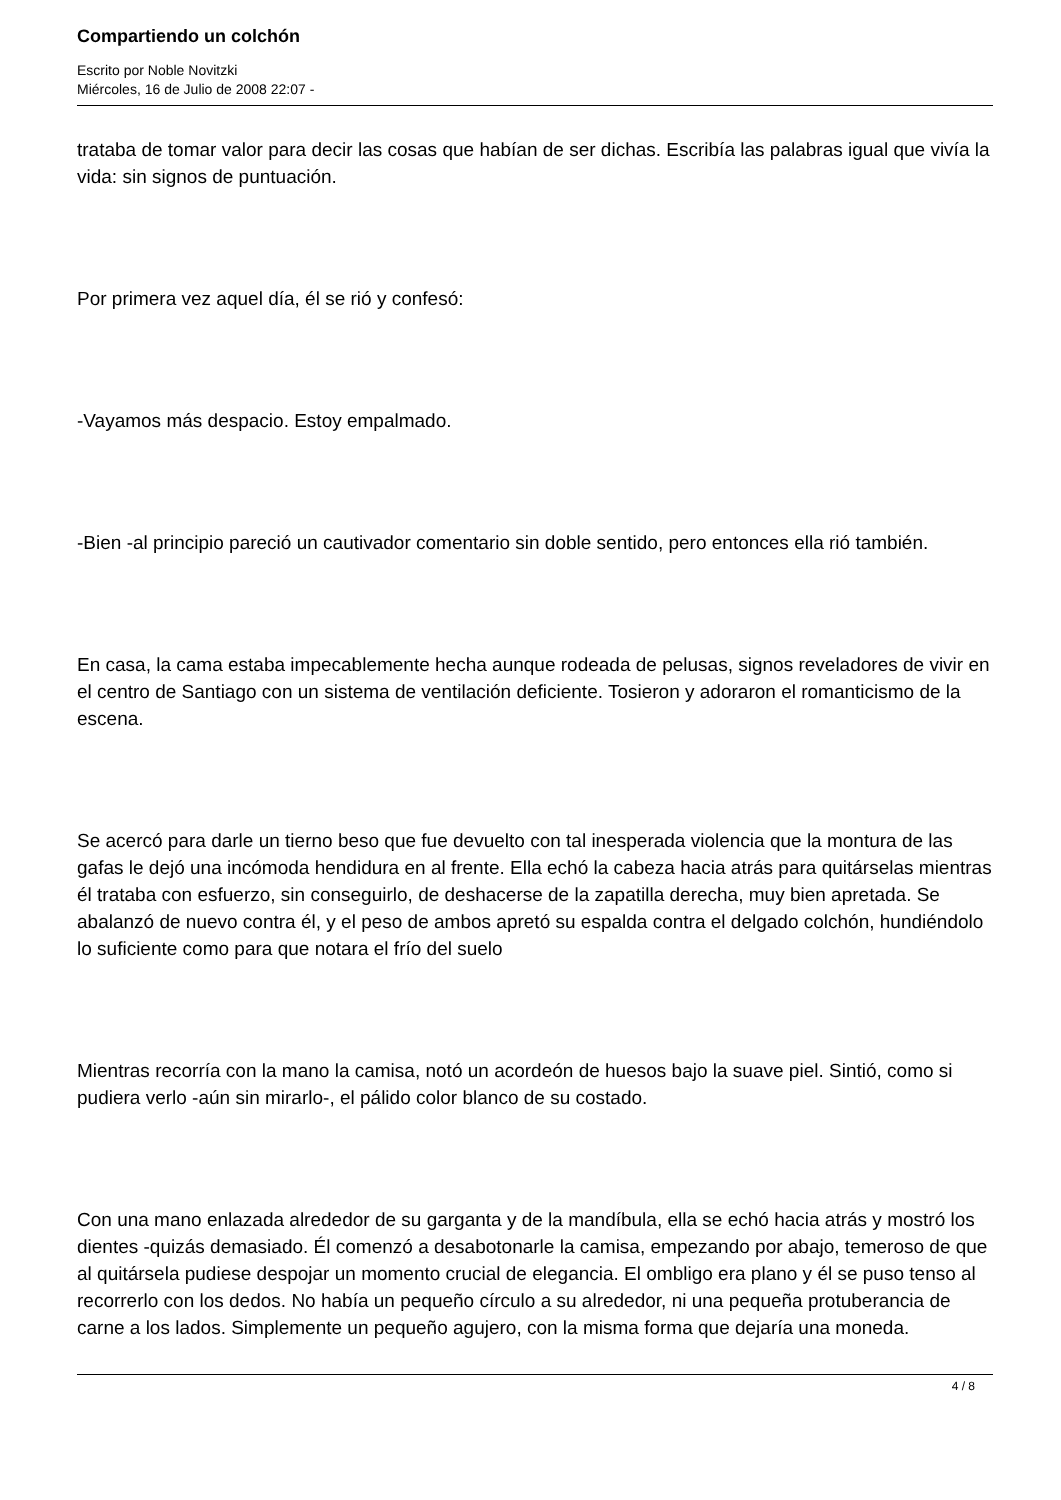Compartiendo un colchón
Escrito por Noble Novitzki
Miércoles, 16 de Julio de 2008 22:07 -
trataba de tomar valor para decir las cosas que habían de ser dichas. Escribía las palabras igual que vivía la vida: sin signos de puntuación.
Por primera vez aquel día, él se rió y confesó:
-Vayamos más despacio. Estoy empalmado.
-Bien -al principio pareció un cautivador comentario sin doble sentido, pero entonces ella rió también.
En casa, la cama estaba impecablemente hecha aunque rodeada de pelusas, signos reveladores de vivir en el centro de Santiago con un sistema de ventilación deficiente. Tosieron y adoraron el romanticismo de la escena.
Se acercó para darle un tierno beso que fue devuelto con tal inesperada violencia que la montura de las gafas le dejó una incómoda hendidura en al frente. Ella echó la cabeza hacia atrás para quitárselas mientras él trataba con esfuerzo, sin conseguirlo, de deshacerse de la zapatilla derecha, muy bien apretada. Se abalanzó de nuevo contra él, y el peso de ambos apretó su espalda contra el delgado colchón, hundiéndolo lo suficiente como para que notara el frío del suelo
Mientras recorría con la mano la camisa, notó un acordeón de huesos bajo la suave piel. Sintió, como si pudiera verlo -aún sin mirarlo-, el pálido color blanco de su costado.
Con una mano enlazada alrededor de su garganta y de la mandíbula, ella se echó hacia atrás y mostró los dientes -quizás demasiado. Él comenzó a desabotonarle la camisa, empezando por abajo, temeroso de que al quitársela pudiese despojar un momento crucial de elegancia. El ombligo era plano y él se puso tenso al recorrerlo con los dedos. No había un pequeño círculo a su alrededor, ni una pequeña protuberancia de carne a los lados. Simplemente un pequeño agujero, con la misma forma que dejaría una moneda.
4 / 8